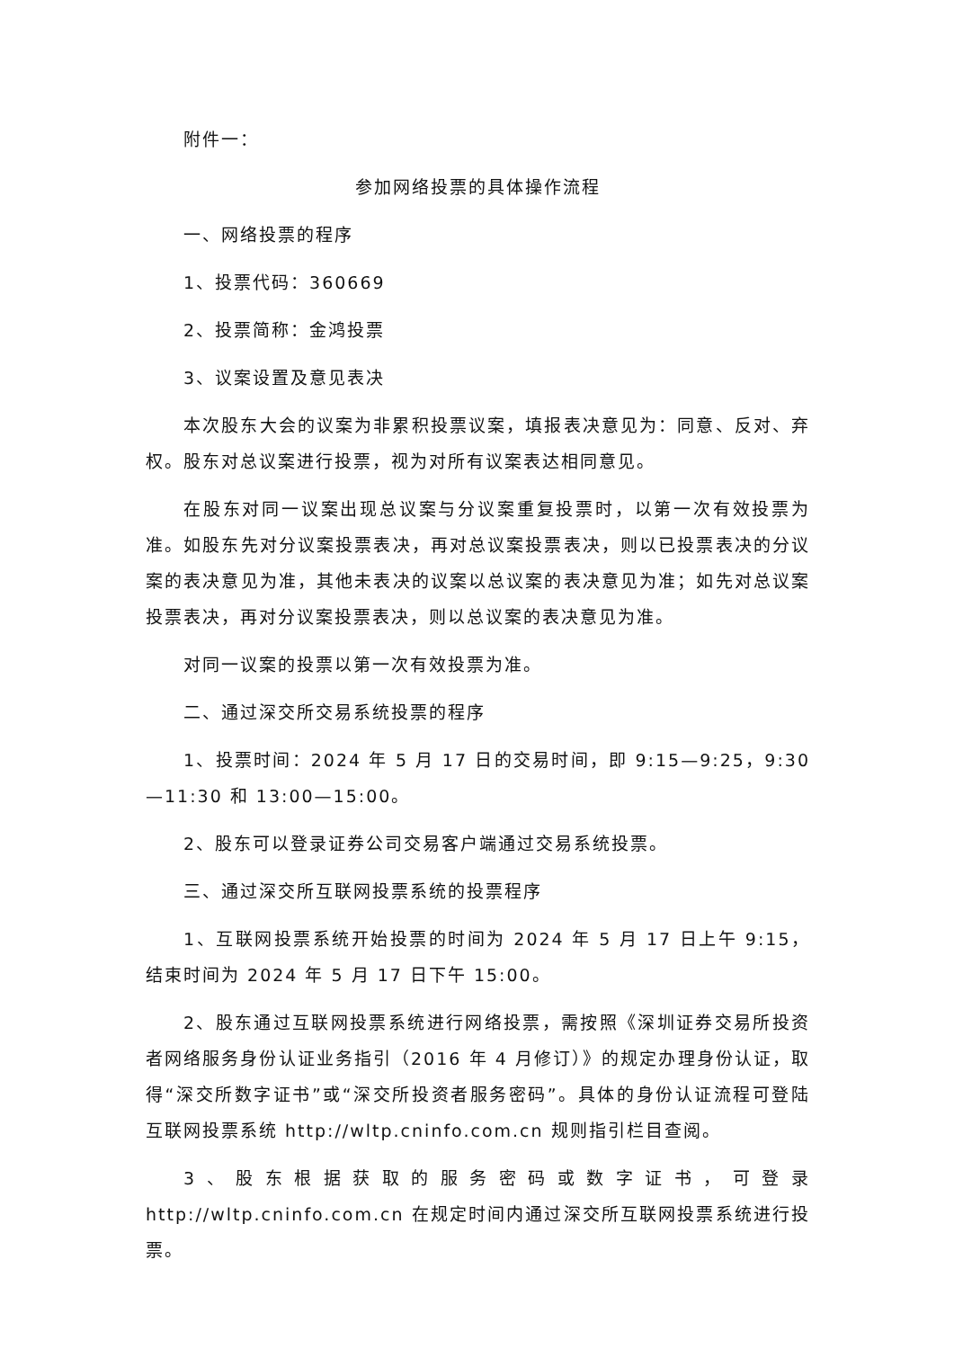附件一：
参加网络投票的具体操作流程
一、网络投票的程序
1、投票代码：360669
2、投票简称：金鸿投票
3、议案设置及意见表决
本次股东大会的议案为非累积投票议案，填报表决意见为：同意、反对、弃权。股东对总议案进行投票，视为对所有议案表达相同意见。
在股东对同一议案出现总议案与分议案重复投票时，以第一次有效投票为准。如股东先对分议案投票表决，再对总议案投票表决，则以已投票表决的分议案的表决意见为准，其他未表决的议案以总议案的表决意见为准；如先对总议案投票表决，再对分议案投票表决，则以总议案的表决意见为准。
对同一议案的投票以第一次有效投票为准。
二、通过深交所交易系统投票的程序
1、投票时间：2024 年 5 月 17 日的交易时间，即 9:15—9:25，9:30—11:30 和 13:00—15:00。
2、股东可以登录证券公司交易客户端通过交易系统投票。
三、通过深交所互联网投票系统的投票程序
1、互联网投票系统开始投票的时间为 2024 年 5 月 17 日上午 9:15，结束时间为 2024 年 5 月 17 日下午 15:00。
2、股东通过互联网投票系统进行网络投票，需按照《深圳证券交易所投资者网络服务身份认证业务指引（2016 年 4 月修订）》的规定办理身份认证，取得“深交所数字证书”或“深交所投资者服务密码”。具体的身份认证流程可登陆互联网投票系统 http://wltp.cninfo.com.cn 规则指引栏目查阅。
3、股东根据获取的服务密码或数字证书，可登录 http://wltp.cninfo.com.cn 在规定时间内通过深交所互联网投票系统进行投票。